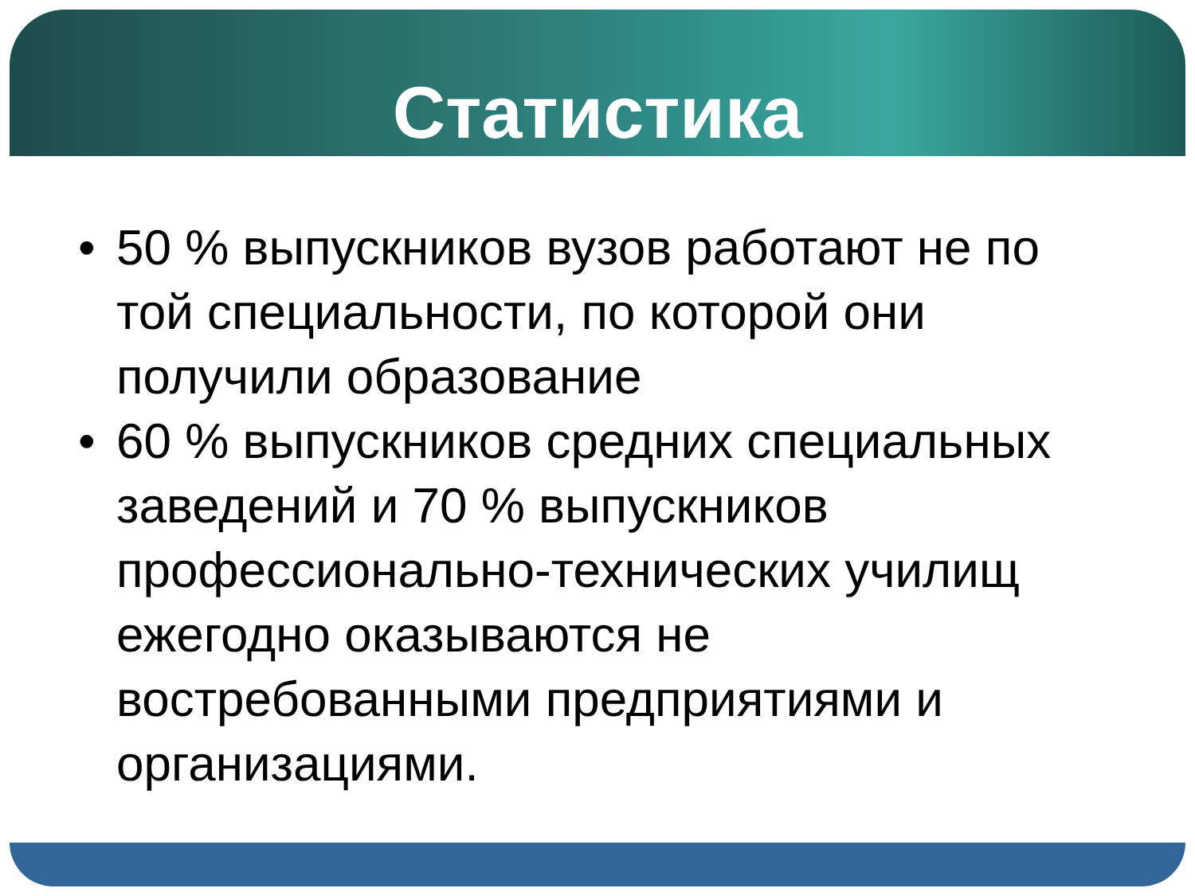Статистика
• 50 % выпускников вузов работают не по той специальности, по которой они получили образование
• 60 % выпускников средних специальных заведений и 70 % выпускников профессионально-технических училищ ежегодно оказываются не востребованными предприятиями и организациями.